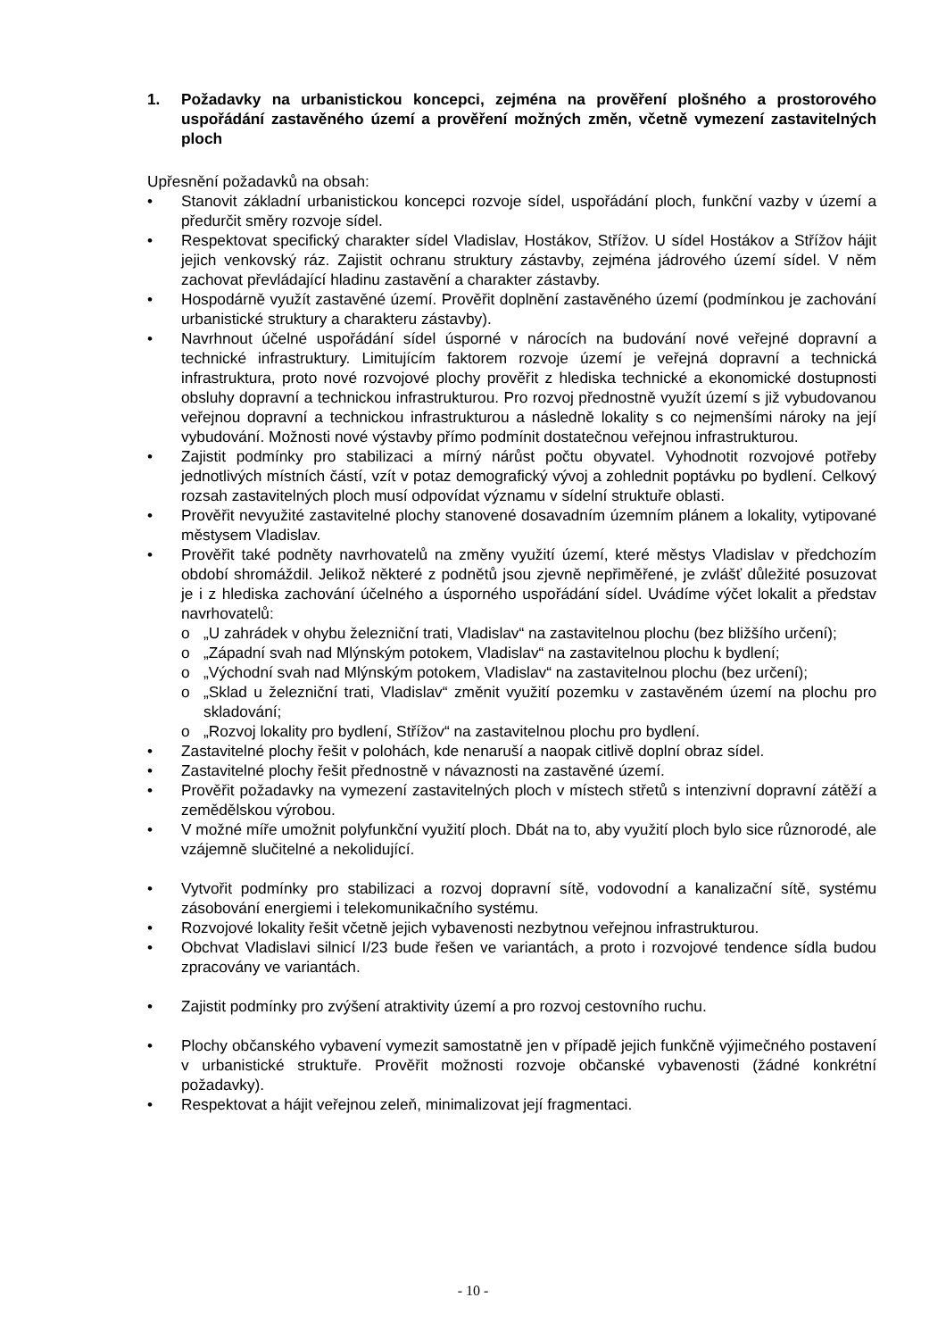1. Požadavky na urbanistickou koncepci, zejména na prověření plošného a prostorového uspořádání zastavěného území a prověření možných změn, včetně vymezení zastavitelných ploch
Upřesnění požadavků na obsah:
• Stanovit základní urbanistickou koncepci rozvoje sídel, uspořádání ploch, funkční vazby v území a předurčit směry rozvoje sídel.
• Respektovat specifický charakter sídel Vladislav, Hostákov, Střížov. U sídel Hostákov a Střížov hájit jejich venkovský ráz. Zajistit ochranu struktury zástavby, zejména jádrového území sídel. V něm zachovat převládající hladinu zastavění a charakter zástavby.
• Hospodárně využít zastavěné území. Prověřit doplnění zastavěného území (podmínkou je zachování urbanistické struktury a charakteru zástavby).
• Navrhnout účelné uspořádání sídel úsporné v nárocích na budování nové veřejné dopravní a technické infrastruktury. Limitujícím faktorem rozvoje území je veřejná dopravní a technická infrastruktura, proto nové rozvojové plochy prověřit z hlediska technické a ekonomické dostupnosti obsluhy dopravní a technickou infrastrukturou. Pro rozvoj přednostně využít území s již vybudovanou veřejnou dopravní a technickou infrastrukturou a následně lokality s co nejmenšími nároky na její vybudování. Možnosti nové výstavby přímo podmínit dostatečnou veřejnou infrastrukturou.
• Zajistit podmínky pro stabilizaci a mírný nárůst počtu obyvatel. Vyhodnotit rozvojové potřeby jednotlivých místních částí, vzít v potaz demografický vývoj a zohlednit poptávku po bydlení. Celkový rozsah zastavitelných ploch musí odpovídat významu v sídelní struktuře oblasti.
• Prověřit nevyužité zastavitelné plochy stanovené dosavadním územním plánem a lokality, vytipované městysem Vladislav.
• Prověřit také podněty navrhovatelů na změny využití území, které městys Vladislav v předchozím období shromáždil. Jelikož některé z podnětů jsou zjevně nepřiměřené, je zvlášť důležité posuzovat je i z hlediska zachování účelného a úsporného uspořádání sídel. Uvádíme výčet lokalit a představ navrhovatelů:
o „U zahrádek v ohybu železniční trati, Vladislav“ na zastavitelnou plochu (bez bližšího určení);
o „Západní svah nad Mlýnským potokem, Vladislav“ na zastavitelnou plochu k bydlení;
o „Východní svah nad Mlýnským potokem, Vladislav“ na zastavitelnou plochu (bez určení);
o „Sklad u železniční trati, Vladislav“ změnit využití pozemku v zastavěném území na plochu pro skladování;
o „Rozvoj lokality pro bydlení, Střížov“ na zastavitelnou plochu pro bydlení.
• Zastavitelné plochy řešit v polohách, kde nenaruší a naopak citlivě doplní obraz sídel.
• Zastavitelné plochy řešit přednostně v návaznosti na zastavěné území.
• Prověřit požadavky na vymezení zastavitelných ploch v místech střetů s intenzivní dopravní zátěží a zemědělskou výrobou.
• V možné míře umožnit polyfunkční využití ploch. Dbát na to, aby využití ploch bylo sice různorodé, ale vzájemně slučitelné a nekolidující.
• Vytvořit podmínky pro stabilizaci a rozvoj dopravní sítě, vodovodní a kanalizační sítě, systému zásobování energiemi i telekomunikačního systému.
• Rozvojové lokality řešit včetně jejich vybavenosti nezbytnou veřejnou infrastrukturou.
• Obchvat Vladislavi silnicí I/23 bude řešen ve variantách, a proto i rozvojové tendence sídla budou zpracovány ve variantách.
• Zajistit podmínky pro zvýšení atraktivity území a pro rozvoj cestovního ruchu.
• Plochy občanského vybavení vymezit samostatně jen v případě jejich funkčně výjimečného postavení v urbanistické struktuře. Prověřit možnosti rozvoje občanské vybavenosti (žádné konkrétní požadavky).
• Respektovat a hájit veřejnou zeleň, minimalizovat její fragmentaci.
- 10 -